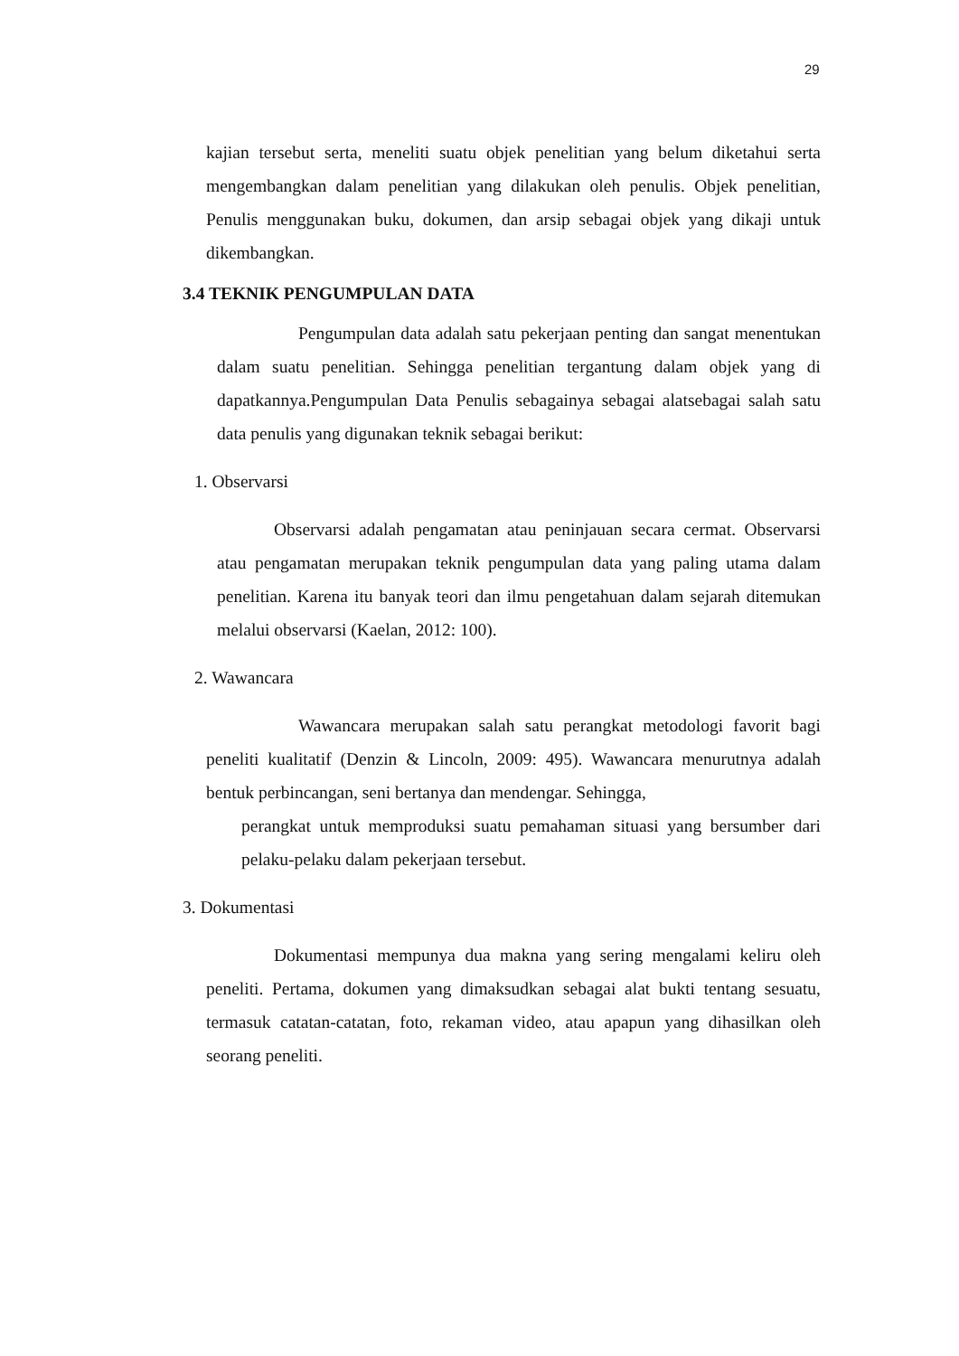29
kajian tersebut serta, meneliti suatu objek penelitian yang belum diketahui serta mengembangkan dalam penelitian yang dilakukan oleh penulis. Objek penelitian, Penulis menggunakan buku, dokumen, dan arsip sebagai objek yang dikaji untuk dikembangkan.
3.4 TEKNIK PENGUMPULAN DATA
Pengumpulan data adalah satu pekerjaan penting dan sangat menentukan dalam suatu penelitian. Sehingga penelitian tergantung dalam objek yang di dapatkannya.Pengumpulan Data Penulis sebagainya sebagai alatsebagai salah satu data penulis yang digunakan teknik sebagai berikut:
1. Observarsi
Observarsi adalah pengamatan atau peninjauan secara cermat. Observarsi atau pengamatan merupakan teknik pengumpulan data yang paling utama dalam penelitian. Karena itu banyak teori dan ilmu pengetahuan dalam sejarah ditemukan melalui observarsi (Kaelan, 2012: 100).
2. Wawancara
Wawancara merupakan salah satu perangkat metodologi favorit bagi peneliti kualitatif (Denzin & Lincoln, 2009: 495). Wawancara menurutnya adalah bentuk perbincangan, seni bertanya dan mendengar. Sehingga,
perangkat untuk memproduksi suatu pemahaman situasi yang bersumber dari pelaku-pelaku dalam pekerjaan tersebut.
3. Dokumentasi
Dokumentasi mempunya dua makna yang sering mengalami keliru oleh peneliti. Pertama, dokumen yang dimaksudkan sebagai alat bukti tentang sesuatu, termasuk catatan-catatan, foto, rekaman video, atau apapun yang dihasilkan oleh seorang peneliti.